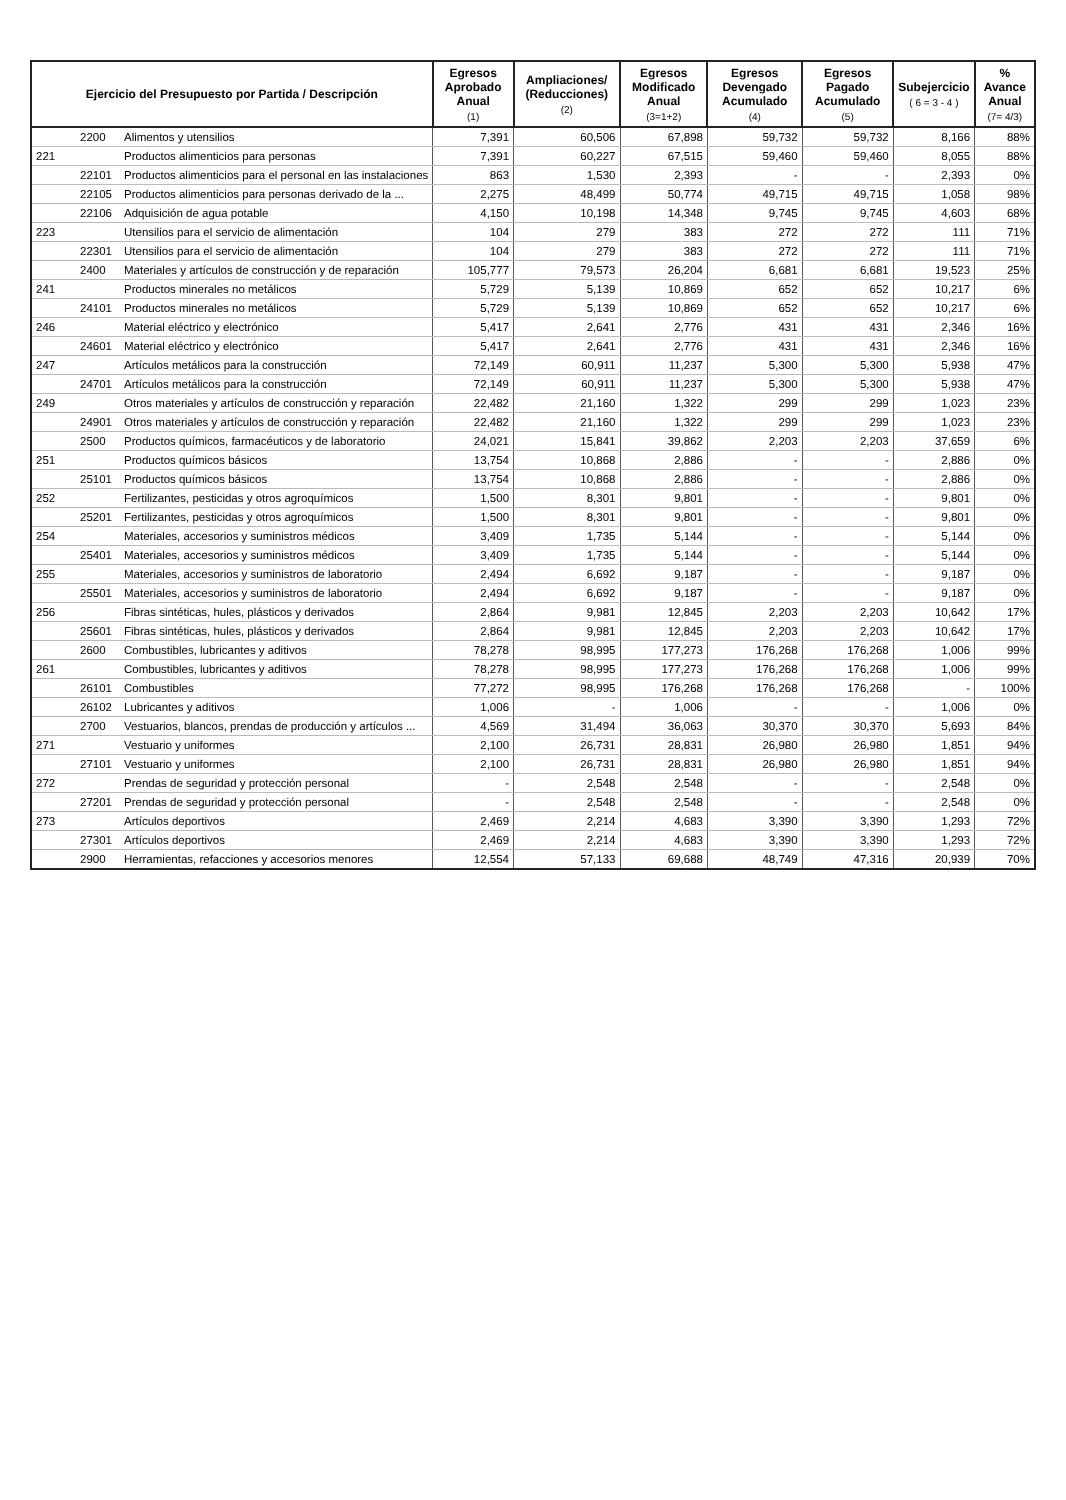| Ejercicio del Presupuesto por Partida / Descripción | | | Egresos Aprobado Anual (1) | Ampliaciones/ (Reducciones) (2) | Egresos Modificado Anual (3=1+2) | Egresos Devengado Acumulado (4) | Egresos Pagado Acumulado (5) | Subejercicio ( 6 = 3 - 4 ) | % Avance Anual (7= 4/3) |
| --- | --- | --- | --- | --- | --- | --- | --- | --- | --- |
| | 2200 | Alimentos y utensilios | 7,391 | 60,506 | 67,898 | 59,732 | 59,732 | 8,166 | 88% |
| 221 | | Productos alimenticios para personas | 7,391 | 60,227 | 67,515 | 59,460 | 59,460 | 8,055 | 88% |
| | 22101 | Productos alimenticios para el personal en las instalaciones | 863 | 1,530 | 2,393 | - | - | 2,393 | 0% |
| | 22105 | Productos alimenticios para personas derivado de la ... | 2,275 | 48,499 | 50,774 | 49,715 | 49,715 | 1,058 | 98% |
| | 22106 | Adquisición de agua potable | 4,150 | 10,198 | 14,348 | 9,745 | 9,745 | 4,603 | 68% |
| 223 | | Utensilios para el servicio de alimentación | 104 | 279 | 383 | 272 | 272 | 111 | 71% |
| | 22301 | Utensilios para el servicio de alimentación | 104 | 279 | 383 | 272 | 272 | 111 | 71% |
| | 2400 | Materiales y artículos de construcción y de reparación | 105,777 | 79,573 | 26,204 | 6,681 | 6,681 | 19,523 | 25% |
| 241 | | Productos minerales no metálicos | 5,729 | 5,139 | 10,869 | 652 | 652 | 10,217 | 6% |
| | 24101 | Productos minerales no metálicos | 5,729 | 5,139 | 10,869 | 652 | 652 | 10,217 | 6% |
| 246 | | Material eléctrico y electrónico | 5,417 | 2,641 | 2,776 | 431 | 431 | 2,346 | 16% |
| | 24601 | Material eléctrico y electrónico | 5,417 | 2,641 | 2,776 | 431 | 431 | 2,346 | 16% |
| 247 | | Artículos metálicos para la construcción | 72,149 | 60,911 | 11,237 | 5,300 | 5,300 | 5,938 | 47% |
| | 24701 | Artículos metálicos para la construcción | 72,149 | 60,911 | 11,237 | 5,300 | 5,300 | 5,938 | 47% |
| 249 | | Otros materiales y artículos de construcción y reparación | 22,482 | 21,160 | 1,322 | 299 | 299 | 1,023 | 23% |
| | 24901 | Otros materiales y artículos de construcción y reparación | 22,482 | 21,160 | 1,322 | 299 | 299 | 1,023 | 23% |
| | 2500 | Productos químicos, farmacéuticos y de laboratorio | 24,021 | 15,841 | 39,862 | 2,203 | 2,203 | 37,659 | 6% |
| 251 | | Productos químicos básicos | 13,754 | 10,868 | 2,886 | - | - | 2,886 | 0% |
| | 25101 | Productos químicos básicos | 13,754 | 10,868 | 2,886 | - | - | 2,886 | 0% |
| 252 | | Fertilizantes, pesticidas y otros agroquímicos | 1,500 | 8,301 | 9,801 | - | - | 9,801 | 0% |
| | 25201 | Fertilizantes, pesticidas y otros agroquímicos | 1,500 | 8,301 | 9,801 | - | - | 9,801 | 0% |
| 254 | | Materiales, accesorios y suministros médicos | 3,409 | 1,735 | 5,144 | - | - | 5,144 | 0% |
| | 25401 | Materiales, accesorios y suministros médicos | 3,409 | 1,735 | 5,144 | - | - | 5,144 | 0% |
| 255 | | Materiales, accesorios y suministros de laboratorio | 2,494 | 6,692 | 9,187 | - | - | 9,187 | 0% |
| | 25501 | Materiales, accesorios y suministros de laboratorio | 2,494 | 6,692 | 9,187 | - | - | 9,187 | 0% |
| 256 | | Fibras sintéticas, hules, plásticos y derivados | 2,864 | 9,981 | 12,845 | 2,203 | 2,203 | 10,642 | 17% |
| | 25601 | Fibras sintéticas, hules, plásticos y derivados | 2,864 | 9,981 | 12,845 | 2,203 | 2,203 | 10,642 | 17% |
| | 2600 | Combustibles, lubricantes y aditivos | 78,278 | 98,995 | 177,273 | 176,268 | 176,268 | 1,006 | 99% |
| 261 | | Combustibles, lubricantes y aditivos | 78,278 | 98,995 | 177,273 | 176,268 | 176,268 | 1,006 | 99% |
| | 26101 | Combustibles | 77,272 | 98,995 | 176,268 | 176,268 | 176,268 | - | 100% |
| | 26102 | Lubricantes y aditivos | 1,006 | - | 1,006 | - | - | 1,006 | 0% |
| | 2700 | Vestuarios, blancos, prendas de producción y artículos ... | 4,569 | 31,494 | 36,063 | 30,370 | 30,370 | 5,693 | 84% |
| 271 | | Vestuario y uniformes | 2,100 | 26,731 | 28,831 | 26,980 | 26,980 | 1,851 | 94% |
| | 27101 | Vestuario y uniformes | 2,100 | 26,731 | 28,831 | 26,980 | 26,980 | 1,851 | 94% |
| 272 | | Prendas de seguridad y protección personal | - | 2,548 | 2,548 | - | - | 2,548 | 0% |
| | 27201 | Prendas de seguridad y protección personal | - | 2,548 | 2,548 | - | - | 2,548 | 0% |
| 273 | | Artículos deportivos | 2,469 | 2,214 | 4,683 | 3,390 | 3,390 | 1,293 | 72% |
| | 27301 | Artículos deportivos | 2,469 | 2,214 | 4,683 | 3,390 | 3,390 | 1,293 | 72% |
| | 2900 | Herramientas, refacciones y accesorios menores | 12,554 | 57,133 | 69,688 | 48,749 | 47,316 | 20,939 | 70% |